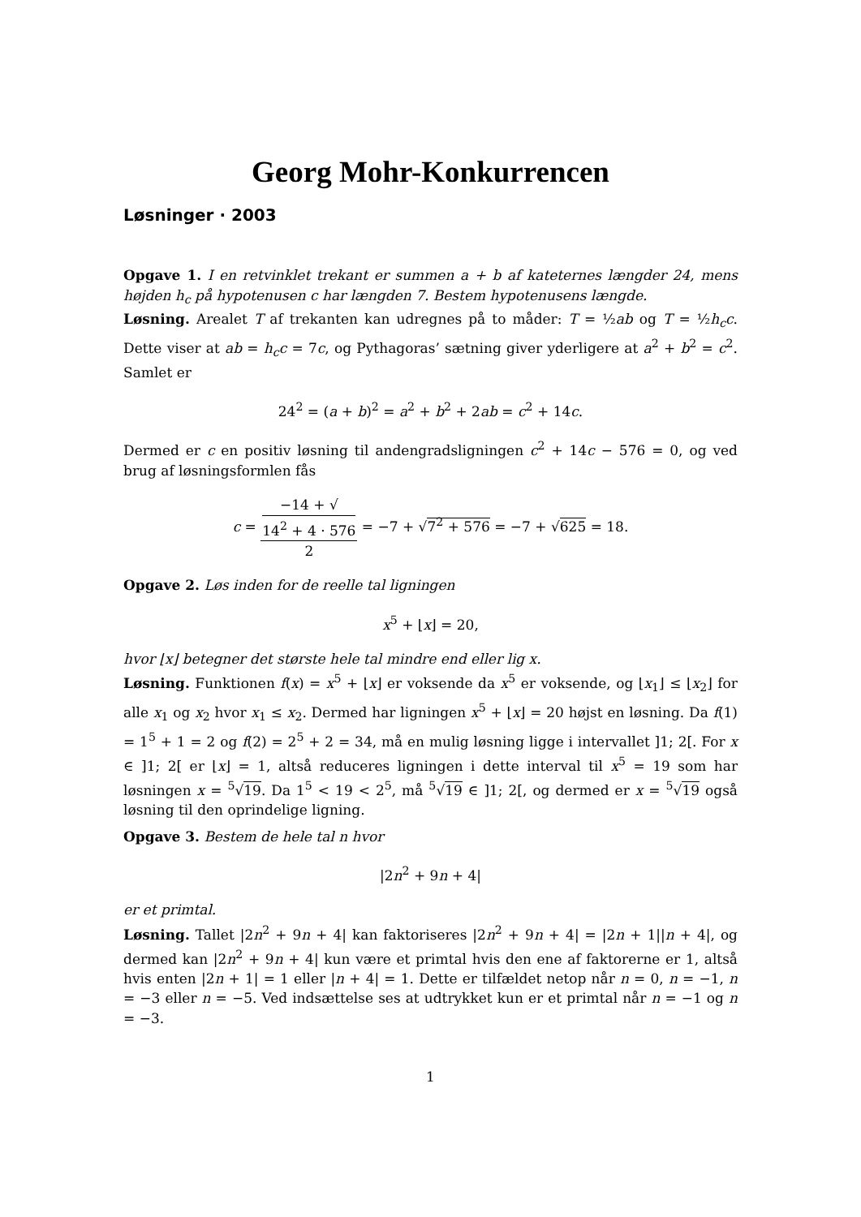Georg Mohr-Konkurrencen
Løsninger · 2003
Opgave 1. I en retvinklet trekant er summen a + b af kateternes længder 24, mens højden h<sub>c</sub> på hypotenusen c har længden 7. Bestem hypotenusens længde.
Løsning. Arealet T af trekanten kan udregnes på to måder: T = ½ab og T = ½h<sub>c</sub>c. Dette viser at ab = h<sub>c</sub>c = 7c, og Pythagoras’ sætning giver yderligere at a<sup>2</sup> + b<sup>2</sup> = c<sup>2</sup>. Samlet er
24<sup>2</sup> = (a + b)<sup>2</sup> = a<sup>2</sup> + b<sup>2</sup> + 2ab = c<sup>2</sup> + 14c.
Dermed er c en positiv løsning til andengradsligningen c<sup>2</sup> + 14c − 576 = 0, og ved brug af løsningsformlen fås
c = −14 + √
14<sup>2</sup> + 4 · 576 2 = −7 + √7<sup>2</sup> + 576 = −7 + √625 = 18.
Opgave 2. Løs inden for de reelle tal ligningen
x<sup>5</sup> + ⌊x⌋ = 20,
hvor ⌊x⌋ betegner det største hele tal mindre end eller lig x.
Løsning. Funktionen f(x) = x<sup>5</sup> + ⌊x⌋ er voksende da x<sup>5</sup> er voksende, og ⌊x<sub>1</sub>⌋ ≤ ⌊x<sub>2</sub>⌋ for alle x<sub>1</sub> og x<sub>2</sub> hvor x<sub>1</sub> ≤ x<sub>2</sub>. Dermed har ligningen x<sup>5</sup> + ⌊x⌋ = 20 højst en løsning. Da f(1) = 1<sup>5</sup> + 1 = 2 og f(2) = 2<sup>5</sup> + 2 = 34, må en mulig løsning ligge i intervallet ]1; 2[. For x ∈ ]1; 2[ er ⌊x⌋ = 1, altså reduceres ligningen i dette interval til x<sup>5</sup> = 19 som har løsningen x = <sup>5</sup>√19. Da 1<sup>5</sup> < 19 < 2<sup>5</sup>, må <sup>5</sup>√19 ∈ ]1; 2[, og dermed er x = <sup>5</sup>√19 også løsning til den oprindelige ligning.
Opgave 3. Bestem de hele tal n hvor
|2n<sup>2</sup> + 9n + 4|
er et primtal.
Løsning. Tallet |2n<sup>2</sup> + 9n + 4| kan faktoriseres |2n<sup>2</sup> + 9n + 4| = |2n + 1||n + 4|, og dermed kan |2n<sup>2</sup> + 9n + 4| kun være et primtal hvis den ene af faktorerne er 1, altså hvis enten |2n + 1| = 1 eller |n + 4| = 1. Dette er tilfældet netop når n = 0, n = −1, n = −3 eller n = −5. Ved indsættelse ses at udtrykket kun er et primtal når n = −1 og n = −3.
1